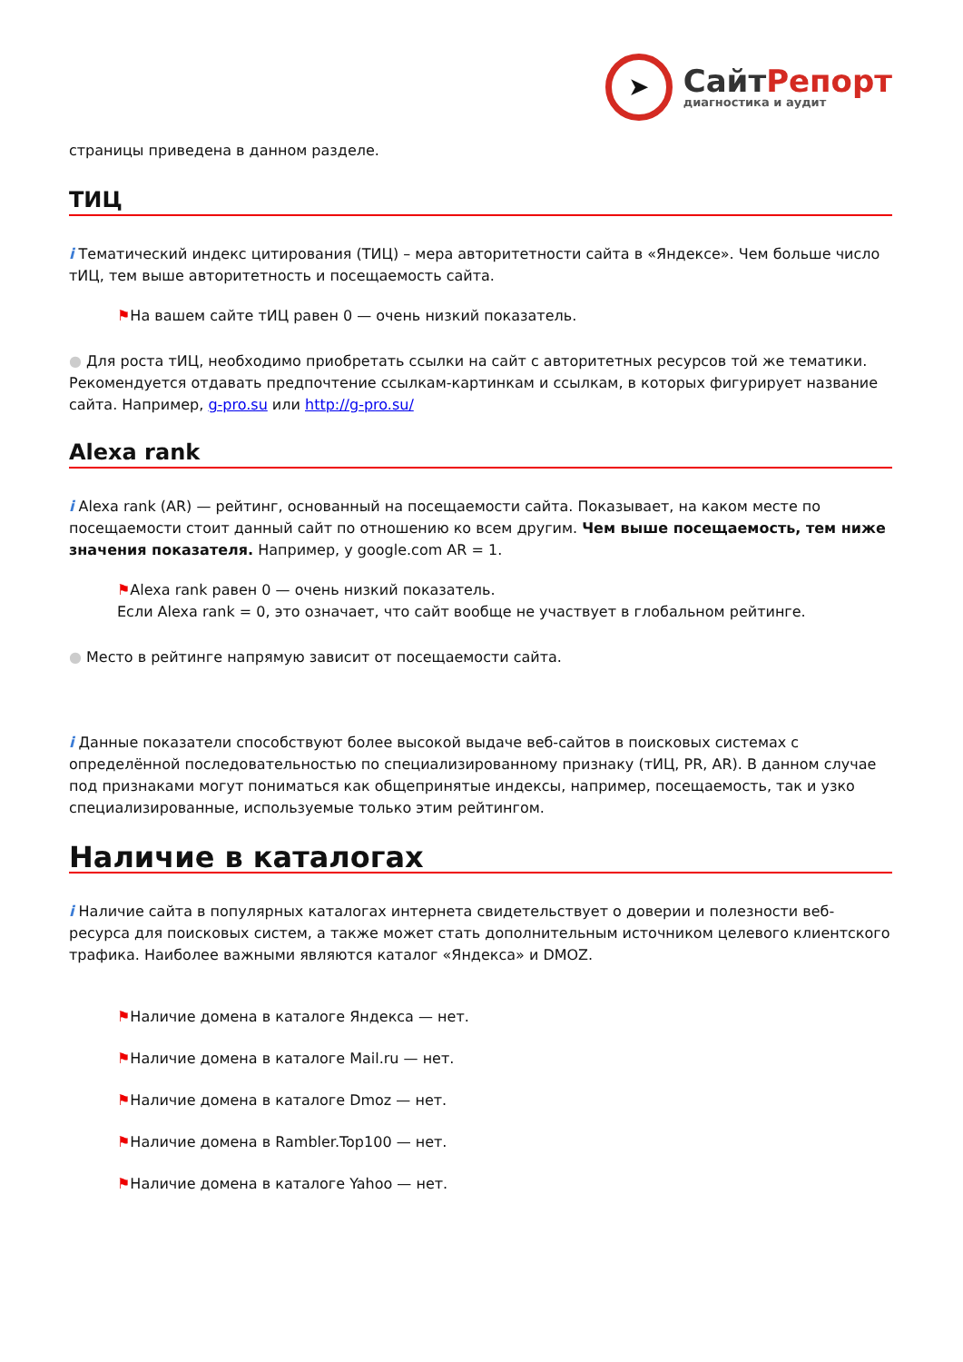➤
СайтРепорт
диагностика и аудит
страницы приведена в данном разделе.
ТИЦ
i Тематический индекс цитирования (ТИЦ) – мера авторитетности сайта в «Яндексе». Чем больше число тИЦ, тем выше авторитетность и посещаемость сайта.
⚑На вашем сайте тИЦ равен 0 — очень низкий показатель.
● Для роста тИЦ, необходимо приобретать ссылки на сайт с авторитетных ресурсов той же тематики. Рекомендуется отдавать предпочтение ссылкам-картинкам и ссылкам, в которых фигурирует название сайта. Например, g-pro.su или http://g-pro.su/
Alexa rank
i Alexa rank (AR) — рейтинг, основанный на посещаемости сайта. Показывает, на каком месте по посещаемости стоит данный сайт по отношению ко всем другим. Чем выше посещаемость, тем ниже значения показателя. Например, у google.com AR = 1.
⚑Alexa rank равен 0 — очень низкий показатель.
Если Alexa rank = 0, это означает, что сайт вообще не участвует в глобальном рейтинге.
● Место в рейтинге напрямую зависит от посещаемости сайта.
i Данные показатели способствуют более высокой выдаче веб-сайтов в поисковых системах с определённой последовательностью по специализированному признаку (тИЦ, PR, AR). В данном случае под признаками могут пониматься как общепринятые индексы, например, посещаемость, так и узко специализированные, используемые только этим рейтингом.
Наличие в каталогах
i Наличие сайта в популярных каталогах интернета свидетельствует о доверии и полезности веб-ресурса для поисковых систем, а также может стать дополнительным источником целевого клиентского трафика. Наиболее важными являются каталог «Яндекса» и DMOZ.
⚑Наличие домена в каталоге Яндекса — нет.
⚑Наличие домена в каталоге Mail.ru — нет.
⚑Наличие домена в каталоге Dmoz — нет.
⚑Наличие домена в Rambler.Top100 — нет.
⚑Наличие домена в каталоге Yahoo — нет.